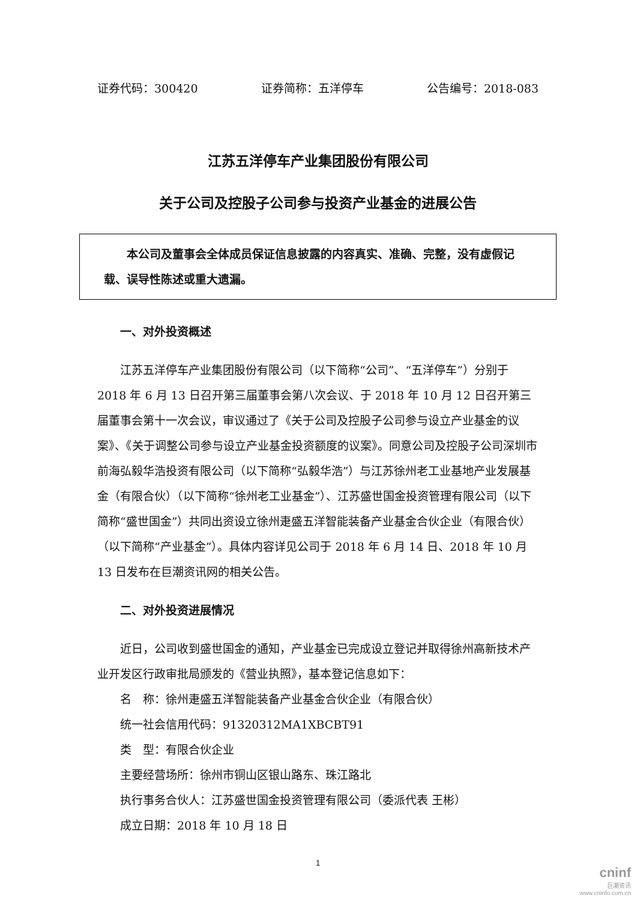证券代码：300420 证券简称：五洋停车 公告编号：2018-083
江苏五洋停车产业集团股份有限公司
关于公司及控股子公司参与投资产业基金的进展公告
本公司及董事会全体成员保证信息披露的内容真实、准确、完整，没有虚假记载、误导性陈述或重大遗漏。
一、对外投资概述
江苏五洋停车产业集团股份有限公司（以下简称“公司”、“五洋停车”）分别于 2018 年 6 月 13 日召开第三届董事会第八次会议、于 2018 年 10 月 12 日召开第三届董事会第十一次会议，审议通过了《关于公司及控股子公司参与设立产业基金的议案》、《关于调整公司参与设立产业基金投资额度的议案》。同意公司及控股子公司深圳市前海弘毅华浩投资有限公司（以下简称“弘毅华浩”）与江苏徐州老工业基地产业发展基金（有限合伙）（以下简称“徐州老工业基金”）、江苏盛世国金投资管理有限公司（以下简称“盛世国金”）共同出资设立徐州疌盛五洋智能装备产业基金合伙企业（有限合伙）（以下简称“产业基金”）。具体内容详见公司于 2018 年 6 月 14 日、2018 年 10 月 13 日发布在巨潮资讯网的相关公告。
二、对外投资进展情况
近日，公司收到盛世国金的通知，产业基金已完成设立登记并取得徐州高新技术产业开发区行政审批局颁发的《营业执照》，基本登记信息如下：
名　称：徐州疌盛五洋智能装备产业基金合伙企业（有限合伙）
统一社会信用代码：91320312MA1XBCBT91
类　型：有限合伙企业
主要经营场所：徐州市铜山区银山路东、珠江路北
执行事务合伙人：江苏盛世国金投资管理有限公司（委派代表 王彬）
成立日期：2018 年 10 月 18 日
1
cninf
巨潮资讯
www.cninfo.com.cn